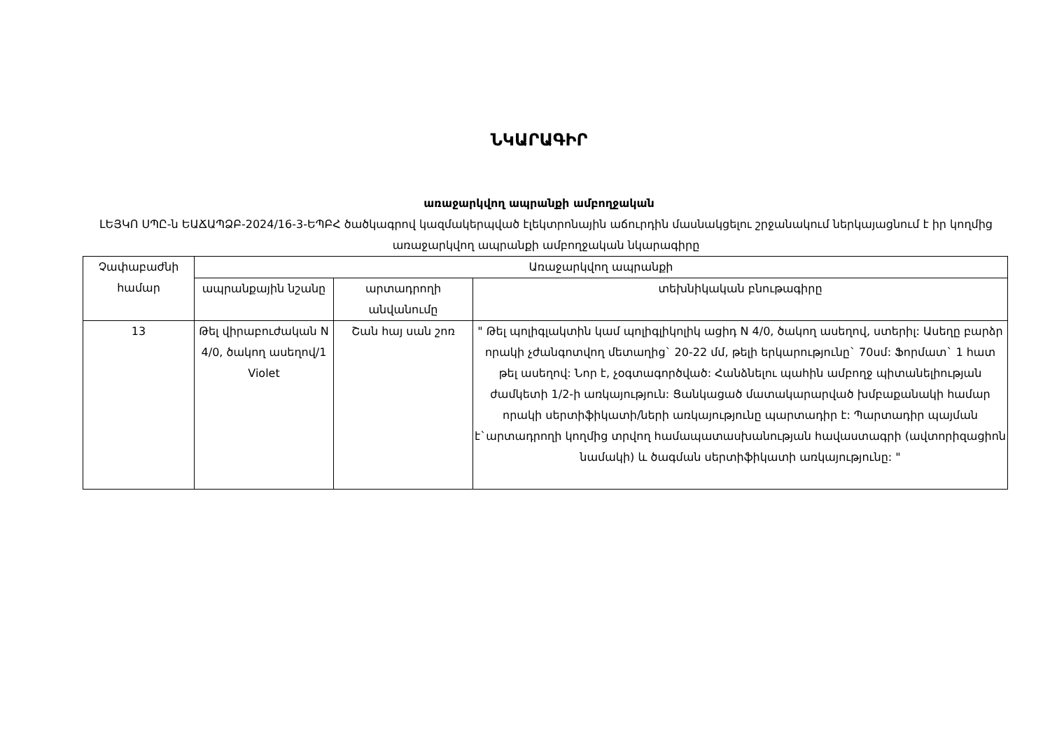ՆԿԱՐԱԳԻՐ
առաջարկվող ապրանքի ամբողջական
ԼԵՅԿՈ ՍՊԸ-ն ԵԱՃԱՊՁԲ-2024/16-3-ԵՊԲՀ ծածկագրով կազմակերպված էլեկտրոնային աճուրդին մասնակցելու շրջանակում ներկայացնում է իր կողմից առաջարկվող ապրանքի ամբողջական նկարագիրը
| Չափաբաժնի համար | Առաջարկվող ապրանքի | | |
| --- | --- | --- | --- |
| | ապրանքային նշանը | արտադրողի անվանումը | տեխնիկական բնութագիրը |
| 13 | Թել վիրաբուժական N 4/0, ծակող ասեղով/1 Violet | Շան հայ սան շոռ | " Թել պոլիգլակտին կամ պոլիգլիկոլիկ ացիդ N 4/0, ծակող ասեղով, ստերիլ: Ասեղը բարձր որակի չժանգոտվող մետաղից` 20-22 մմ, թելի երկարությունը` 70սմ: Ֆորմատ` 1 հատ թել ասեղով: Նոր է, չօգտագործված: Հանձնելու պահին ամբողջ պիտանելիության ժամկետի 1/2-ի առկայություն: Ցանկացած մատակարարված խմբաքանակի համար որակի սերտիֆիկատի/ների առկայությունը պարտադիր է: Պարտադիր պայման է`արտադրողի կողմից տրվող համապատասխանության հավաստագրի (ավտորիզացիոն նամակի) և ծագման սերտիֆիկատի առկայությունը: " |